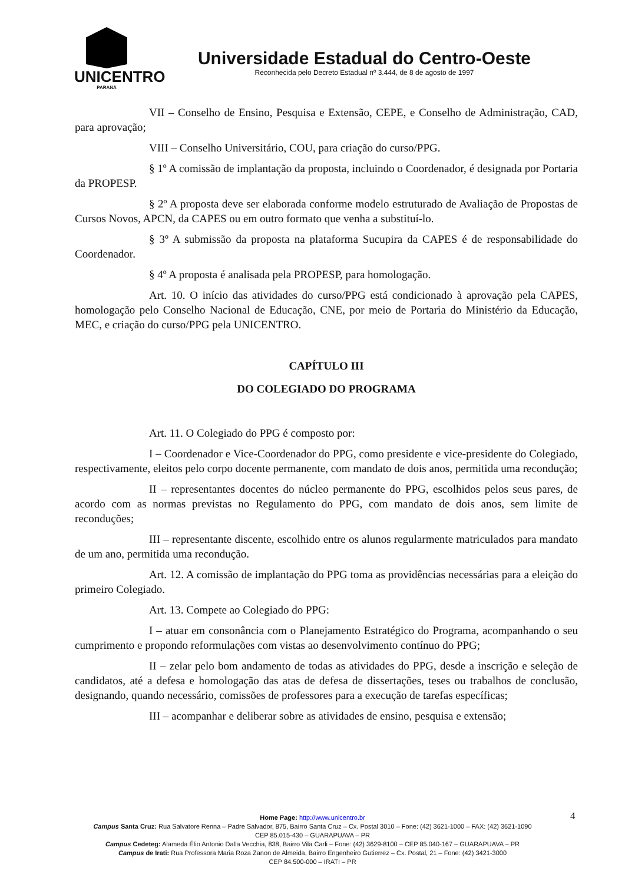UNICENTRO
PARANÁ
Universidade Estadual do Centro-Oeste
Reconhecida pelo Decreto Estadual nº 3.444, de 8 de agosto de 1997
VII – Conselho de Ensino, Pesquisa e Extensão, CEPE, e Conselho de Administração, CAD, para aprovação;
VIII – Conselho Universitário, COU, para criação do curso/PPG.
§ 1º A comissão de implantação da proposta, incluindo o Coordenador, é designada por Portaria da PROPESP.
§ 2º A proposta deve ser elaborada conforme modelo estruturado de Avaliação de Propostas de Cursos Novos, APCN, da CAPES ou em outro formato que venha a substituí-lo.
§ 3º A submissão da proposta na plataforma Sucupira da CAPES é de responsabilidade do Coordenador.
§ 4º A proposta é analisada pela PROPESP, para homologação.
Art. 10. O início das atividades do curso/PPG está condicionado à aprovação pela CAPES, homologação pelo Conselho Nacional de Educação, CNE, por meio de Portaria do Ministério da Educação, MEC, e criação do curso/PPG pela UNICENTRO.
CAPÍTULO III
DO COLEGIADO DO PROGRAMA
Art. 11. O Colegiado do PPG é composto por:
I – Coordenador e Vice-Coordenador do PPG, como presidente e vice-presidente do Colegiado, respectivamente, eleitos pelo corpo docente permanente, com mandato de dois anos, permitida uma recondução;
II – representantes docentes do núcleo permanente do PPG, escolhidos pelos seus pares, de acordo com as normas previstas no Regulamento do PPG, com mandato de dois anos, sem limite de reconduções;
III – representante discente, escolhido entre os alunos regularmente matriculados para mandato de um ano, permitida uma recondução.
Art. 12. A comissão de implantação do PPG toma as providências necessárias para a eleição do primeiro Colegiado.
Art. 13. Compete ao Colegiado do PPG:
I – atuar em consonância com o Planejamento Estratégico do Programa, acompanhando o seu cumprimento e propondo reformulações com vistas ao desenvolvimento contínuo do PPG;
II – zelar pelo bom andamento de todas as atividades do PPG, desde a inscrição e seleção de candidatos, até a defesa e homologação das atas de defesa de dissertações, teses ou trabalhos de conclusão, designando, quando necessário, comissões de professores para a execução de tarefas específicas;
III – acompanhar e deliberar sobre as atividades de ensino, pesquisa e extensão;
4
Home Page: http://www.unicentro.br
Campus Santa Cruz: Rua Salvatore Renna – Padre Salvador, 875, Bairro Santa Cruz – Cx. Postal 3010 – Fone: (42) 3621-1000 – FAX: (42) 3621-1090
CEP 85.015-430 – GUARAPUAVA – PR
Campus Cedeteg: Alameda Élio Antonio Dalla Vecchia, 838, Bairro Vila Carli – Fone: (42) 3629-8100 – CEP 85.040-167 – GUARAPUAVA – PR
Campus de Irati: Rua Professora Maria Roza Zanon de Almeida, Bairro Engenheiro Gutierrez – Cx. Postal, 21 – Fone: (42) 3421-3000
CEP 84.500-000 – IRATI – PR